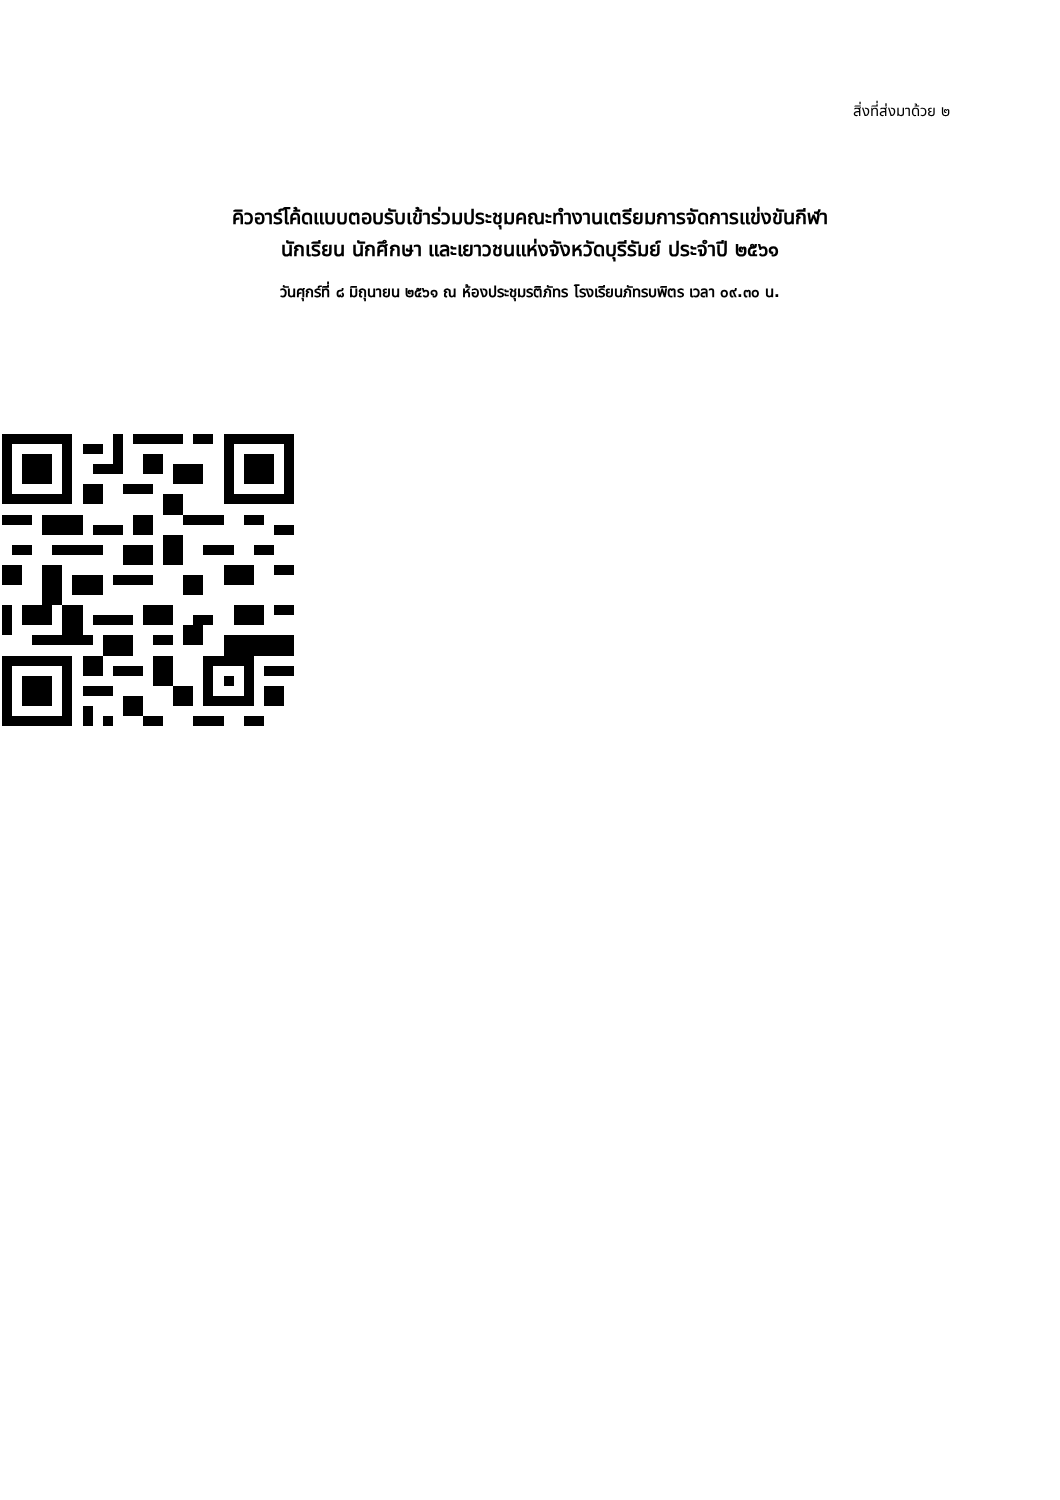สิ่งที่ส่งมาด้วย ๒
คิวอาร์โค้ดแบบตอบรับเข้าร่วมประชุมคณะทำงานเตรียมการจัดการแข่งขันกีฬา
นักเรียน นักศึกษา และเยาวชนแห่งจังหวัดบุรีรัมย์ ประจำปี ๒๕๖๑
วันศุกร์ที่ ๘ มิถุนายน ๒๕๖๑ ณ ห้องประชุมรติภัทร โรงเรียนภัทรบพิตร เวลา ๐๙.๓๐ น.